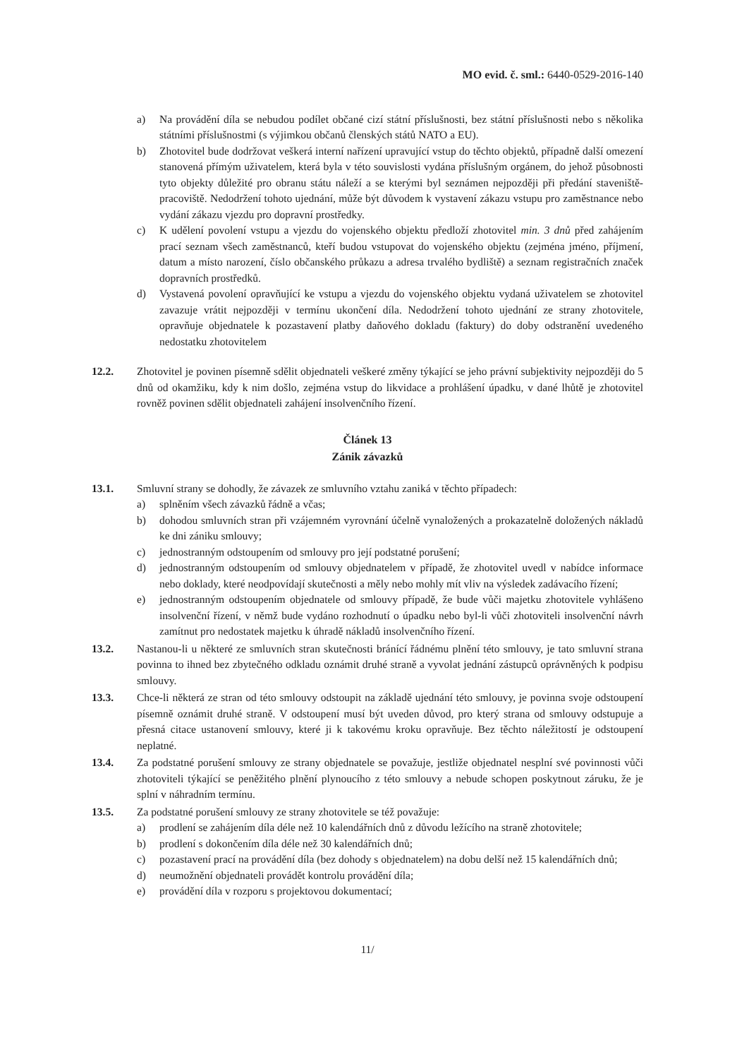MO evid. č. sml.: 6440-0529-2016-140
a) Na provádění díla se nebudou podílet občané cizí státní příslušnosti, bez státní příslušnosti nebo s několika státními příslušnostmi (s výjimkou občanů členských států NATO a EU).
b) Zhotovitel bude dodržovat veškerá interní nařízení upravující vstup do těchto objektů, případně další omezení stanovená přímým uživatelem, která byla v této souvislosti vydána příslušným orgánem, do jehož působnosti tyto objekty důležité pro obranu státu náleží a se kterými byl seznámen nejpozději při předání staveniště-pracoviště. Nedodržení tohoto ujednání, může být důvodem k vystavení zákazu vstupu pro zaměstnance nebo vydání zákazu vjezdu pro dopravní prostředky.
c) K udělení povolení vstupu a vjezdu do vojenského objektu předloží zhotovitel min. 3 dnů před zahájením prací seznam všech zaměstnanců, kteří budou vstupovat do vojenského objektu (zejména jméno, příjmení, datum a místo narození, číslo občanského průkazu a adresa trvalého bydliště) a seznam registračních značek dopravních prostředků.
d) Vystavená povolení opravňující ke vstupu a vjezdu do vojenského objektu vydaná uživatelem se zhotovitel zavazuje vrátit nejpozději v termínu ukončení díla. Nedodržení tohoto ujednání ze strany zhotovitele, opravňuje objednatele k pozastavení platby daňového dokladu (faktury) do doby odstranění uvedeného nedostatku zhotovitelem
12.2. Zhotovitel je povinen písemně sdělit objednateli veškeré změny týkající se jeho právní subjektivity nejpozději do 5 dnů od okamžiku, kdy k nim došlo, zejména vstup do likvidace a prohlášení úpadku, v dané lhůtě je zhotovitel rovněž povinen sdělit objednateli zahájení insolvenčního řízení.
Článek 13
Zánik závazků
13.1. Smluvní strany se dohodly, že závazek ze smluvního vztahu zaniká v těchto případech:
a) splněním všech závazků řádně a včas;
b) dohodou smluvních stran při vzájemném vyrovnání účelně vynaložených a prokazatelně doložených nákladů ke dni zániku smlouvy;
c) jednostranným odstoupením od smlouvy pro její podstatné porušení;
d) jednostranným odstoupením od smlouvy objednatelem v případě, že zhotovitel uvedl v nabídce informace nebo doklady, které neodpovídají skutečnosti a měly nebo mohly mít vliv na výsledek zadávacího řízení;
e) jednostranným odstoupením objednatele od smlouvy případě, že bude vůči majetku zhotovitele vyhlášeno insolvenční řízení, v němž bude vydáno rozhodnutí o úpadku nebo byl-li vůči zhotoviteli insolvenční návrh zamítnut pro nedostatek majetku k úhradě nákladů insolvenčního řízení.
13.2. Nastanou-li u některé ze smluvních stran skutečnosti bránící řádnému plnění této smlouvy, je tato smluvní strana povinna to ihned bez zbytečného odkladu oznámit druhé straně a vyvolat jednání zástupců oprávněných k podpisu smlouvy.
13.3. Chce-li některá ze stran od této smlouvy odstoupit na základě ujednání této smlouvy, je povinna svoje odstoupení písemně oznámit druhé straně. V odstoupení musí být uveden důvod, pro který strana od smlouvy odstupuje a přesná citace ustanovení smlouvy, které ji k takovému kroku opravňuje. Bez těchto náležitostí je odstoupení neplatné.
13.4. Za podstatné porušení smlouvy ze strany objednatele se považuje, jestliže objednatel nesplní své povinnosti vůči zhotoviteli týkající se peněžitého plnění plynoucího z této smlouvy a nebude schopen poskytnout záruku, že je splní v náhradním termínu.
13.5. Za podstatné porušení smlouvy ze strany zhotovitele se též považuje:
a) prodlení se zahájením díla déle než 10 kalendářních dnů z důvodu ležícího na straně zhotovitele;
b) prodlení s dokončením díla déle než 30 kalendářních dnů;
c) pozastavení prací na provádění díla (bez dohody s objednatelem) na dobu delší než 15 kalendářních dnů;
d) neumožnění objednateli provádět kontrolu provádění díla;
e) provádění díla v rozporu s projektovou dokumentací;
11/